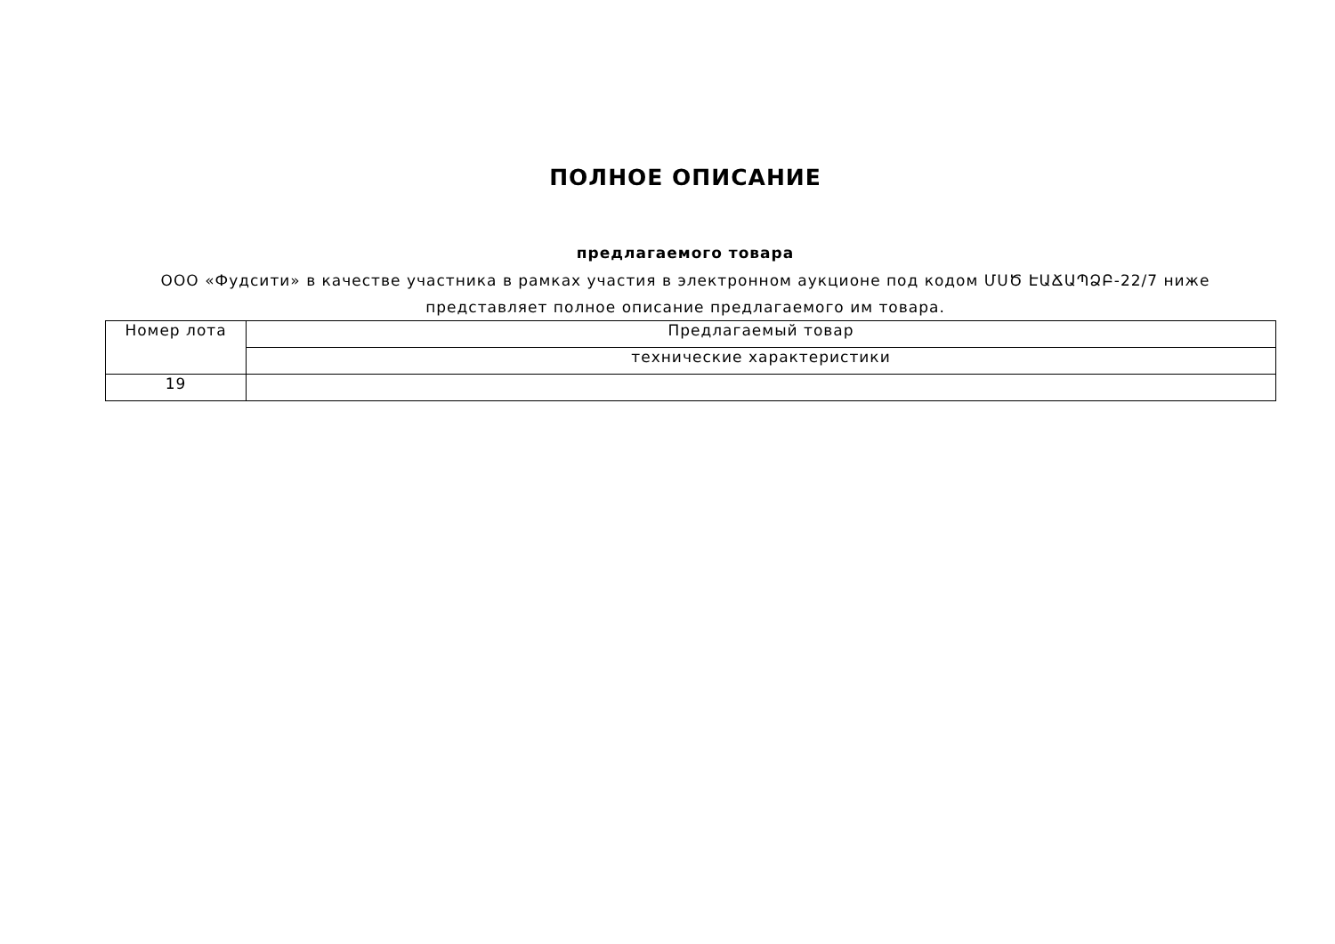ПОЛНОЕ ОПИСАНИЕ
предлагаемого товара
ООО «Фудсити» в качестве участника в рамках участия в электронном аукционе под кодом ՄՍԾ ԷԱՃԱՊՁԲ-22/7 ниже представляет полное описание предлагаемого им товара.
| Номер лота | Предлагаемый товар |
| | технические характеристики |
| 19 | |